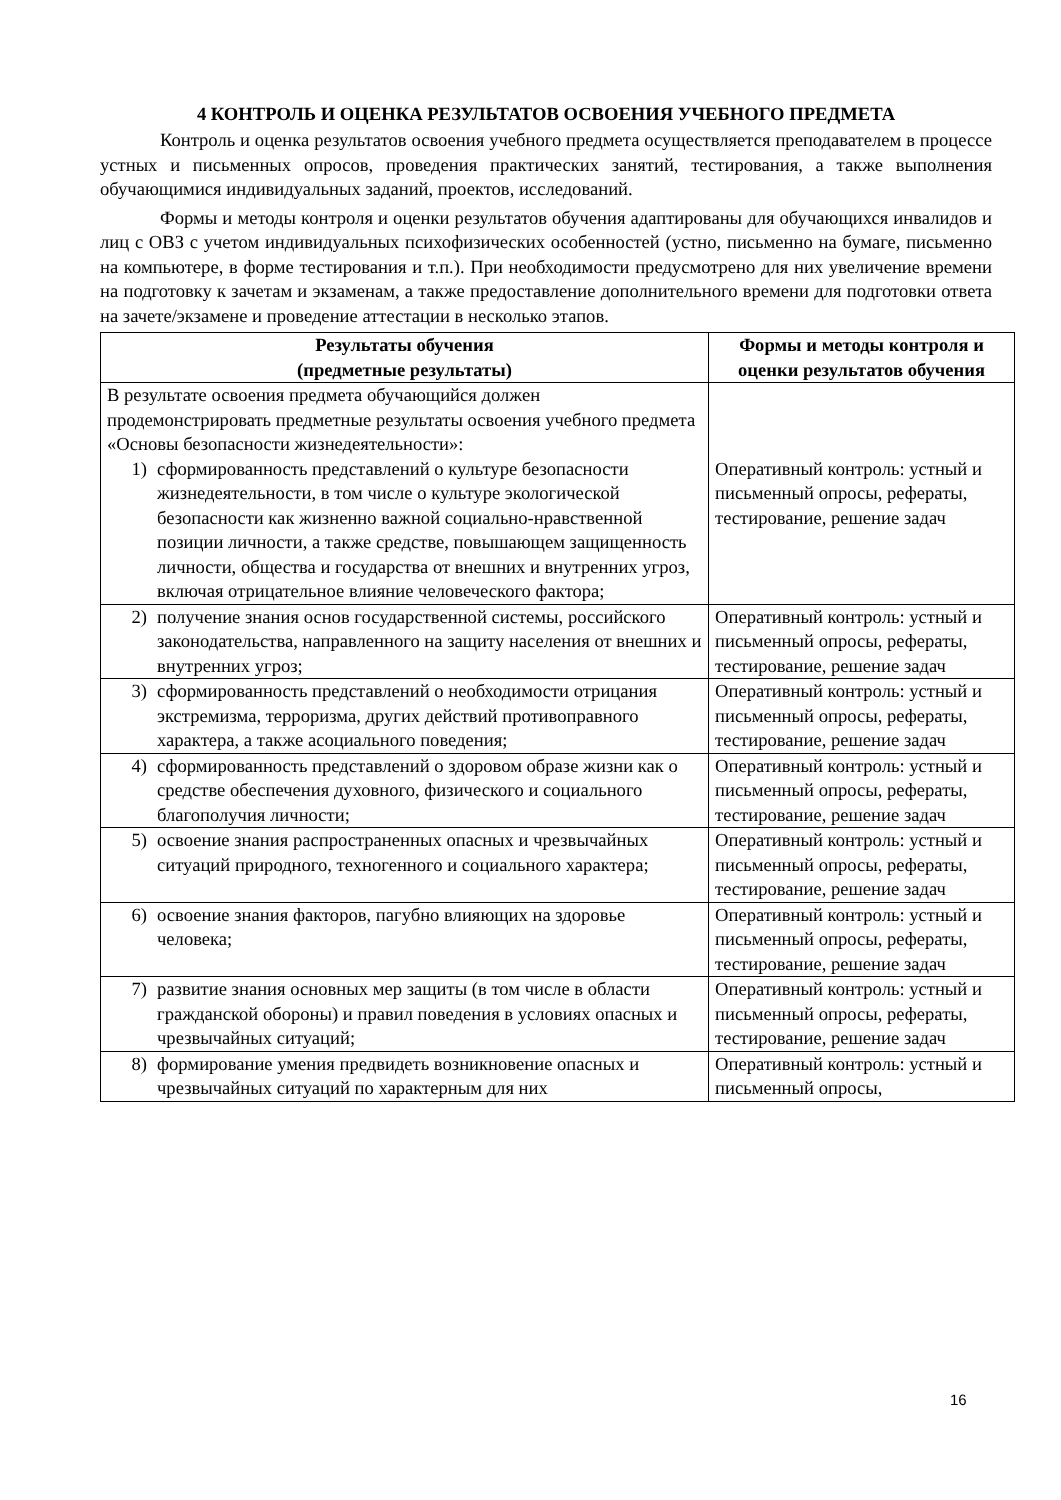4 КОНТРОЛЬ И ОЦЕНКА РЕЗУЛЬТАТОВ ОСВОЕНИЯ УЧЕБНОГО ПРЕДМЕТА
Контроль и оценка результатов освоения учебного предмета осуществляется преподавателем в процессе устных и письменных опросов, проведения практических занятий, тестирования, а также выполнения обучающимися индивидуальных заданий, проектов, исследований.
Формы и методы контроля и оценки результатов обучения адаптированы для обучающихся инвалидов и лиц с ОВЗ с учетом индивидуальных психофизических особенностей (устно, письменно на бумаге, письменно на компьютере, в форме тестирования и т.п.). При необходимости предусмотрено для них увеличение времени на подготовку к зачетам и экзаменам, а также предоставление дополнительного времени для подготовки ответа на зачете/экзамене и проведение аттестации в несколько этапов.
| Результаты обучения (предметные результаты) | Формы и методы контроля и оценки результатов обучения |
| --- | --- |
| В результате освоения предмета обучающийся должен продемонстрировать предметные результаты освоения учебного предмета «Основы безопасности жизнедеятельности»: 1) сформированность представлений о культуре безопасности жизнедеятельности, в том числе о культуре экологической безопасности как жизненно важной социально-нравственной позиции личности, а также средстве, повышающем защищенность личности, общества и государства от внешних и внутренних угроз, включая отрицательное влияние человеческого фактора; | Оперативный контроль: устный и письменный опросы, рефераты, тестирование, решение задач |
| 2) получение знания основ государственной системы, российского законодательства, направленного на защиту населения от внешних и внутренних угроз; | Оперативный контроль: устный и письменный опросы, рефераты, тестирование, решение задач |
| 3) сформированность представлений о необходимости отрицания экстремизма, терроризма, других действий противоправного характера, а также асоциального поведения; | Оперативный контроль: устный и письменный опросы, рефераты, тестирование, решение задач |
| 4) сформированность представлений о здоровом образе жизни как о средстве обеспечения духовного, физического и социального благополучия личности; | Оперативный контроль: устный и письменный опросы, рефераты, тестирование, решение задач |
| 5) освоение знания распространенных опасных и чрезвычайных ситуаций природного, техногенного и социального характера; | Оперативный контроль: устный и письменный опросы, рефераты, тестирование, решение задач |
| 6) освоение знания факторов, пагубно влияющих на здоровье человека; | Оперативный контроль: устный и письменный опросы, рефераты, тестирование, решение задач |
| 7) развитие знания основных мер защиты (в том числе в области гражданской обороны) и правил поведения в условиях опасных и чрезвычайных ситуаций; | Оперативный контроль: устный и письменный опросы, рефераты, тестирование, решение задач |
| 8) формирование умения предвидеть возникновение опасных и чрезвычайных ситуаций по характерным для них | Оперативный контроль: устный и письменный опросы, |
16